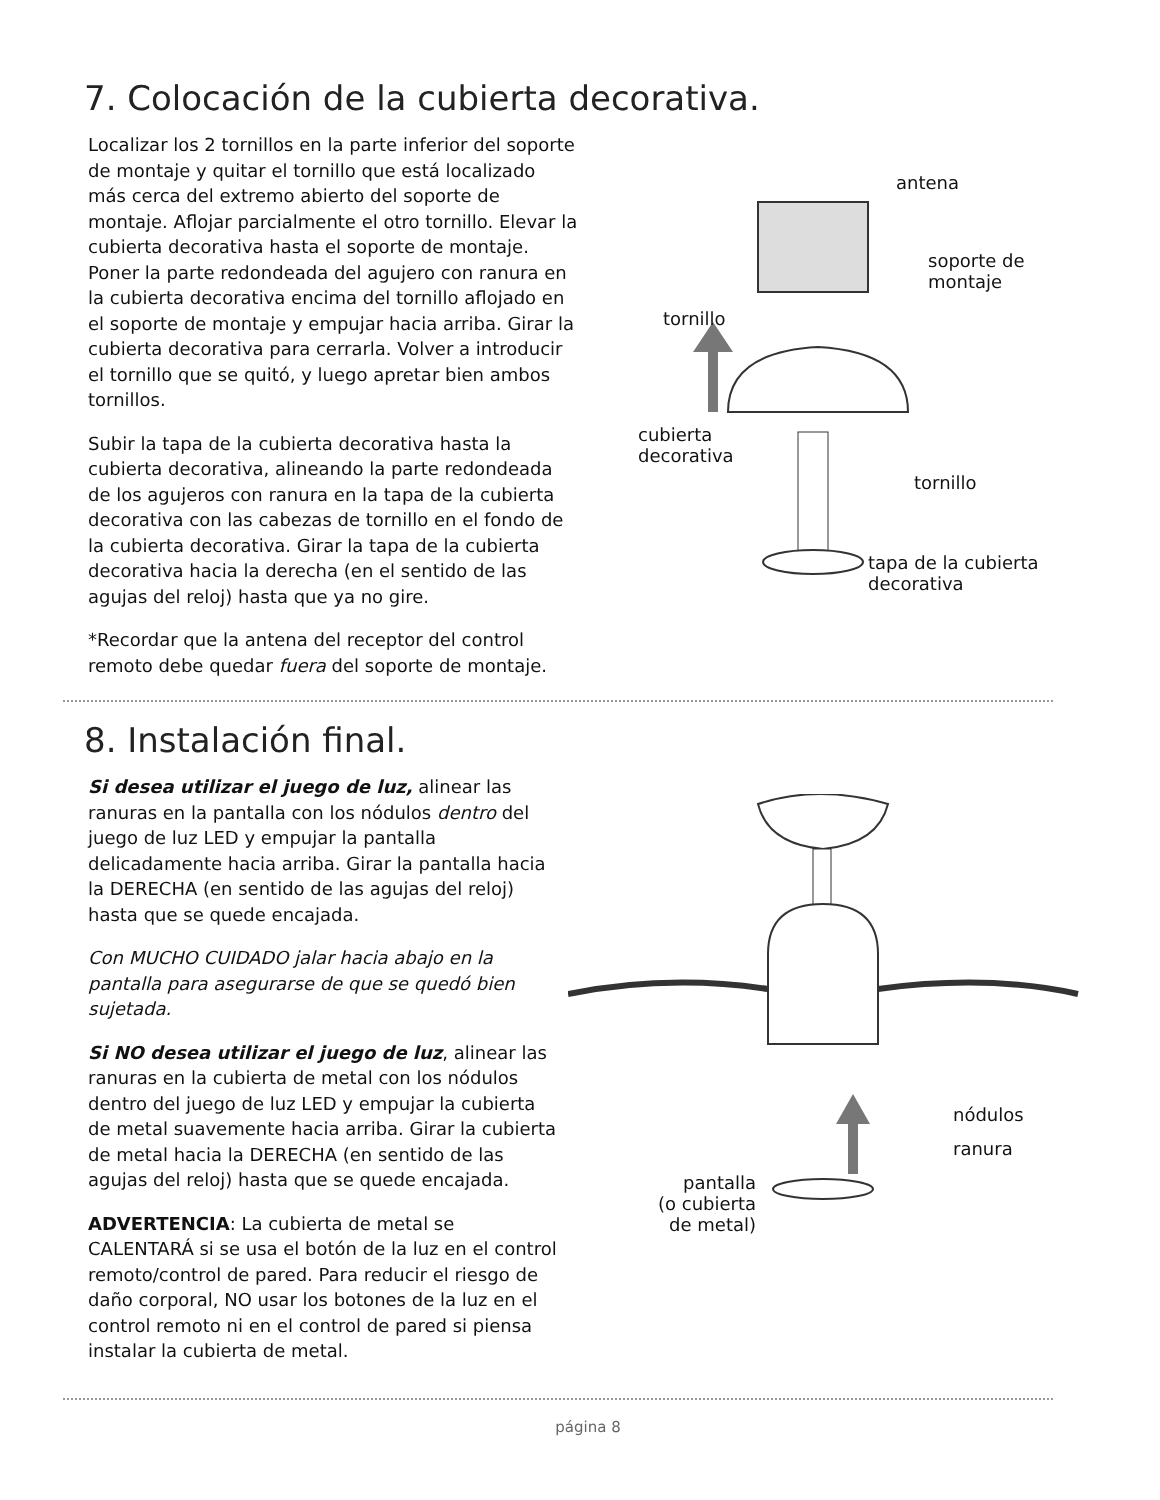7. Colocación de la cubierta decorativa.
Localizar los 2 tornillos en la parte inferior del soporte de montaje y quitar el tornillo que está localizado más cerca del extremo abierto del soporte de montaje. Aflojar parcialmente el otro tornillo. Elevar la cubierta decorativa hasta el soporte de montaje. Poner la parte redondeada del agujero con ranura en la cubierta decorativa encima del tornillo aflojado en el soporte de montaje y empujar hacia arriba. Girar la cubierta decorativa para cerrarla. Volver a introducir el tornillo que se quitó, y luego apretar bien ambos tornillos.
Subir la tapa de la cubierta decorativa hasta la cubierta decorativa, alineando la parte redondeada de los agujeros con ranura en la tapa de la cubierta decorativa con las cabezas de tornillo en el fondo de la cubierta decorativa. Girar la tapa de la cubierta decorativa hacia la derecha (en el sentido de las agujas del reloj) hasta que ya no gire.
*Recordar que la antena del receptor del control remoto debe quedar fuera del soporte de montaje.
antena
soporte de
montaje
tornillo
cubierta
decorativa
tornillo
tapa de la cubierta
decorativa
8. Instalación final.
Si desea utilizar el juego de luz, alinear las ranuras en la pantalla con los nódulos dentro del juego de luz LED y empujar la pantalla delicadamente hacia arriba. Girar la pantalla hacia la DERECHA (en sentido de las agujas del reloj) hasta que se quede encajada.
Con MUCHO CUIDADO jalar hacia abajo en la pantalla para asegurarse de que se quedó bien sujetada.
Si NO desea utilizar el juego de luz, alinear las ranuras en la cubierta de metal con los nódulos dentro del juego de luz LED y empujar la cubierta de metal suavemente hacia arriba. Girar la cubierta de metal hacia la DERECHA (en sentido de las agujas del reloj) hasta que se quede encajada.
ADVERTENCIA: La cubierta de metal se CALENTARÁ si se usa el botón de la luz en el control remoto/control de pared. Para reducir el riesgo de daño corporal, NO usar los botones de la luz en el control remoto ni en el control de pared si piensa instalar la cubierta de metal.
nódulos
ranura
pantalla
(o cubierta
de metal)
página 8